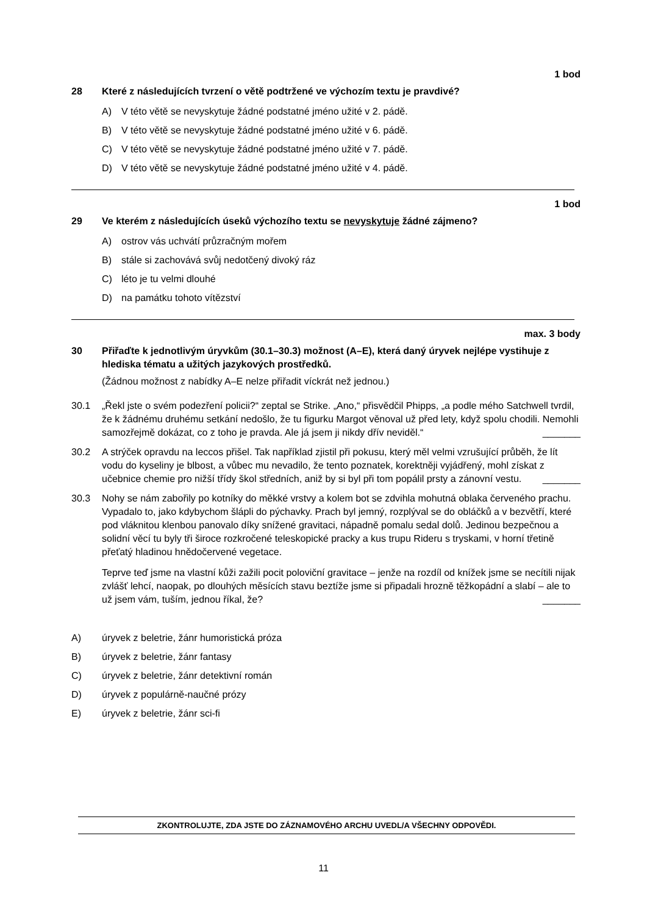1 bod
28 Které z následujících tvrzení o větě podtržené ve výchozím textu je pravdivé?
A) V této větě se nevyskytuje žádné podstatné jméno užité v 2. pádě.
B) V této větě se nevyskytuje žádné podstatné jméno užité v 6. pádě.
C) V této větě se nevyskytuje žádné podstatné jméno užité v 7. pádě.
D) V této větě se nevyskytuje žádné podstatné jméno užité v 4. pádě.
1 bod
29 Ve kterém z následujících úseků výchozího textu se nevyskytuje žádné zájmeno?
A) ostrov vás uchvátí průzračným mořem
B) stále si zachovává svůj nedotčený divoký ráz
C) léto je tu velmi dlouhé
D) na památku tohoto vítězství
max. 3 body
30 Přiřaďte k jednotlivým úryvkům (30.1–30.3) možnost (A–E), která daný úryvek nejlépe vystihuje z hlediska tématu a užitých jazykových prostředků.
(Žádnou možnost z nabídky A–E nelze přiřadit víckrát než jednou.)
30.1 „Řekl jste o svém podezření policii?“ zeptal se Strike. „Ano,“ přisvědčil Phipps, „a podle mého Satchwell tvrdil, že k žádnému druhému setkání nedošlo, že tu figurku Margot věnoval už před lety, když spolu chodili. Nemohli samozřejmě dokázat, co z toho je pravda. Ale já jsem ji nikdy dřív neviděl.“ _______
30.2 A strýček opravdu na leccos přišel. Tak například zjistil při pokusu, který měl velmi vzrušující průběh, že lít vodu do kyseliny je blbost, a vůbec mu nevadilo, že tento poznatek, korektněji vyjádřený, mohl získat z učebnice chemie pro nižší třídy škol středních, aniž by si byl při tom popálil prsty a zánovní vestu. _______
30.3 Nohy se nám zabořily po kotníky do měkké vrstvy a kolem bot se zdvihla mohutná oblaka červeného prachu. Vypadalo to, jako kdybychom šlápli do pýchavky. Prach byl jemný, rozplýval se do obláčků a v bezvětří, které pod vláknitou klenbou panovalo díky snížené gravitaci, nápadně pomalu sedal dolů. Jedinou bezpečnou a solidní věcí tu byly tři široce rozkročené teleskopické pracky a kus trupu Rideru s tryskami, v horní třetině přeťatý hladinou hnědočervené vegetace.
Teprve teď jsme na vlastní kůži zažili pocit poloviční gravitace – jenže na rozdíl od knížek jsme se necítili nijak zvlášť lehcí, naopak, po dlouhých měsících stavu beztíže jsme si připadali hrozně těžkopádní a slabí – ale to už jsem vám, tuším, jednou říkal, že? _______
A) úryvek z beletrie, žánr humoristická próza
B) úryvek z beletrie, žánr fantasy
C) úryvek z beletrie, žánr detektivní román
D) úryvek z populárně-naučné prózy
E) úryvek z beletrie, žánr sci-fi
ZKONTROLUJTE, ZDA JSTE DO ZÁZNAMOVÉHO ARCHU UVEDL/A VŠECHNY ODPOVĚDI.
11